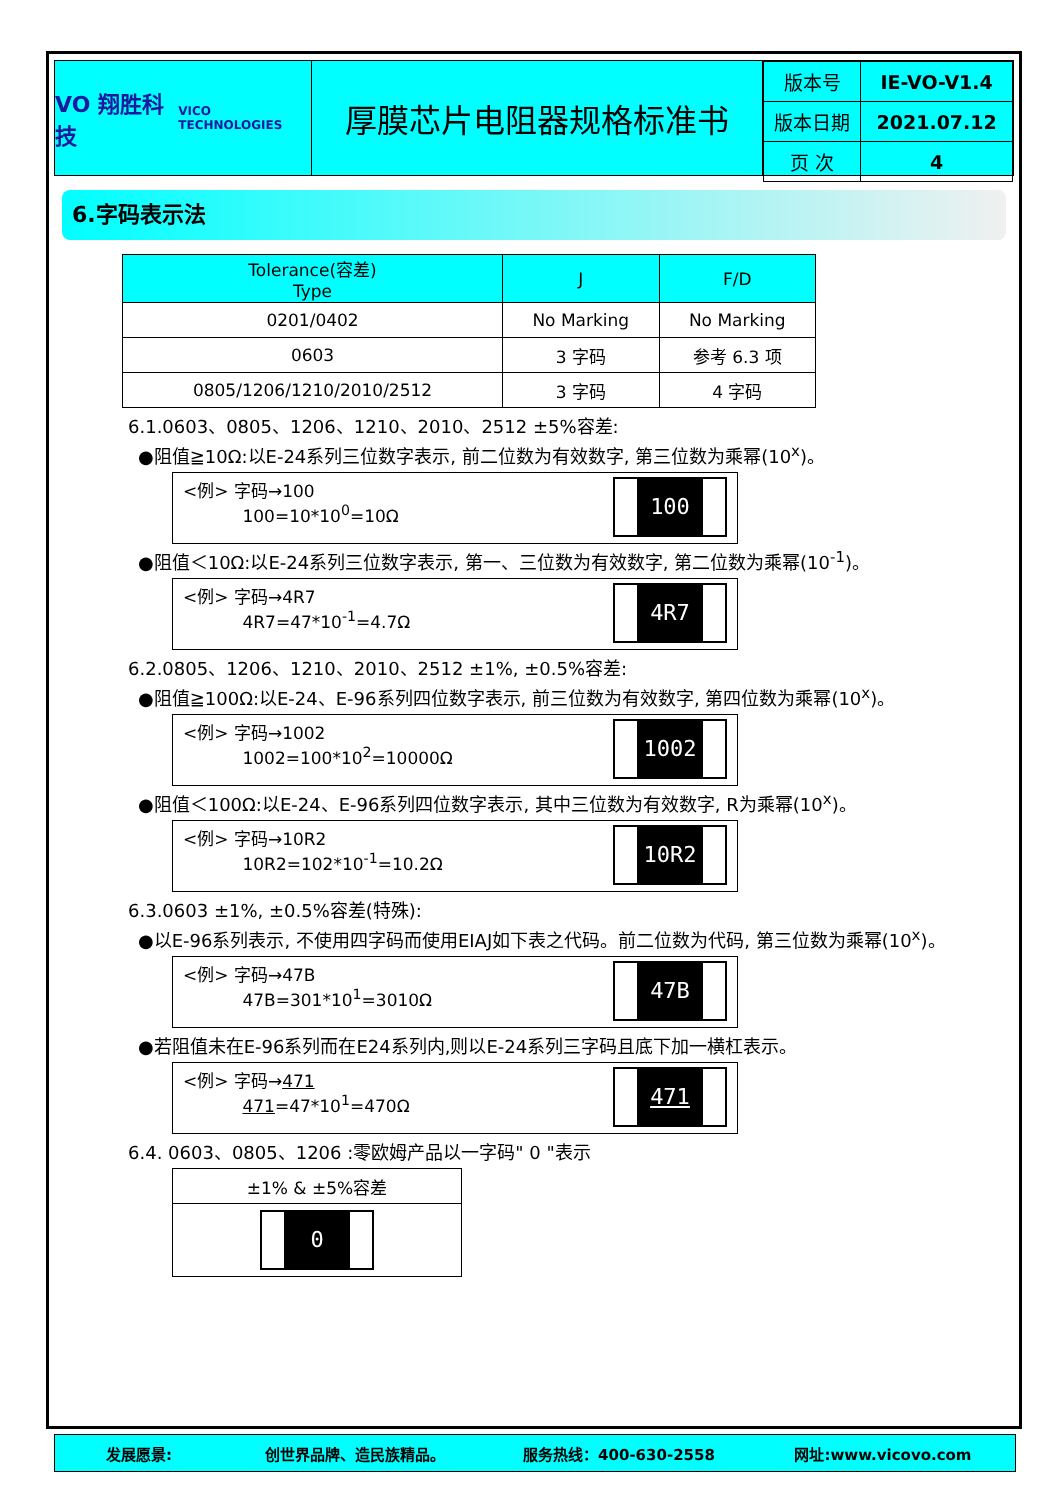VO 翔胜科技
VICO TECHNOLOGIES
厚膜芯片电阻器规格标准书
| 版本号 | IE-VO-V1.4 |
| 版本日期 | 2021.07.12 |
| 页 次 | 4 |
6.字码表示法
| Tolerance(容差) Type | J | F/D |
| --- | --- | --- |
| 0201/0402 | No Marking | No Marking |
| 0603 | 3 字码 | 参考 6.3 项 |
| 0805/1206/1210/2010/2512 | 3 字码 | 4 字码 |
6.1.0603、0805、1206、1210、2010、2512 ±5%容差:
●阻值≧10Ω:以E-24系列三位数字表示, 前二位数为有效数字, 第三位数为乘幂(10<sup>x</sup>)。
<例> 字码→100
100=10*10<sup>0</sup>=10Ω
100
●阻值＜10Ω:以E-24系列三位数字表示, 第一、三位数为有效数字, 第二位数为乘幂(10<sup>-1</sup>)。
<例> 字码→4R7
4R7=47*10<sup>-1</sup>=4.7Ω
4R7
6.2.0805、1206、1210、2010、2512 ±1%, ±0.5%容差:
●阻值≧100Ω:以E-24、E-96系列四位数字表示, 前三位数为有效数字, 第四位数为乘幂(10<sup>x</sup>)。
<例> 字码→1002
1002=100*10<sup>2</sup>=10000Ω
1002
●阻值＜100Ω:以E-24、E-96系列四位数字表示, 其中三位数为有效数字, R为乘幂(10<sup>x</sup>)。
<例> 字码→10R2
10R2=102*10<sup>-1</sup>=10.2Ω
10R2
6.3.0603 ±1%, ±0.5%容差(特殊):
●以E-96系列表示, 不使用四字码而使用EIAJ如下表之代码。前二位数为代码, 第三位数为乘幂(10<sup>x</sup>)。
<例> 字码→47B
47B=301*10<sup>1</sup>=3010Ω
47B
●若阻值未在E-96系列而在E24系列内,则以E-24系列三字码且底下加一横杠表示。
<例> 字码→471
471=47*10<sup>1</sup>=470Ω
471
6.4. 0603、0805、1206 :零欧姆产品以一字码" 0 "表示
| ±1% & ±5%容差 |
| 0 |
发展愿景: 创世界品牌、造民族精品。 服务热线：400-630-2558 网址:www.vicovo.com